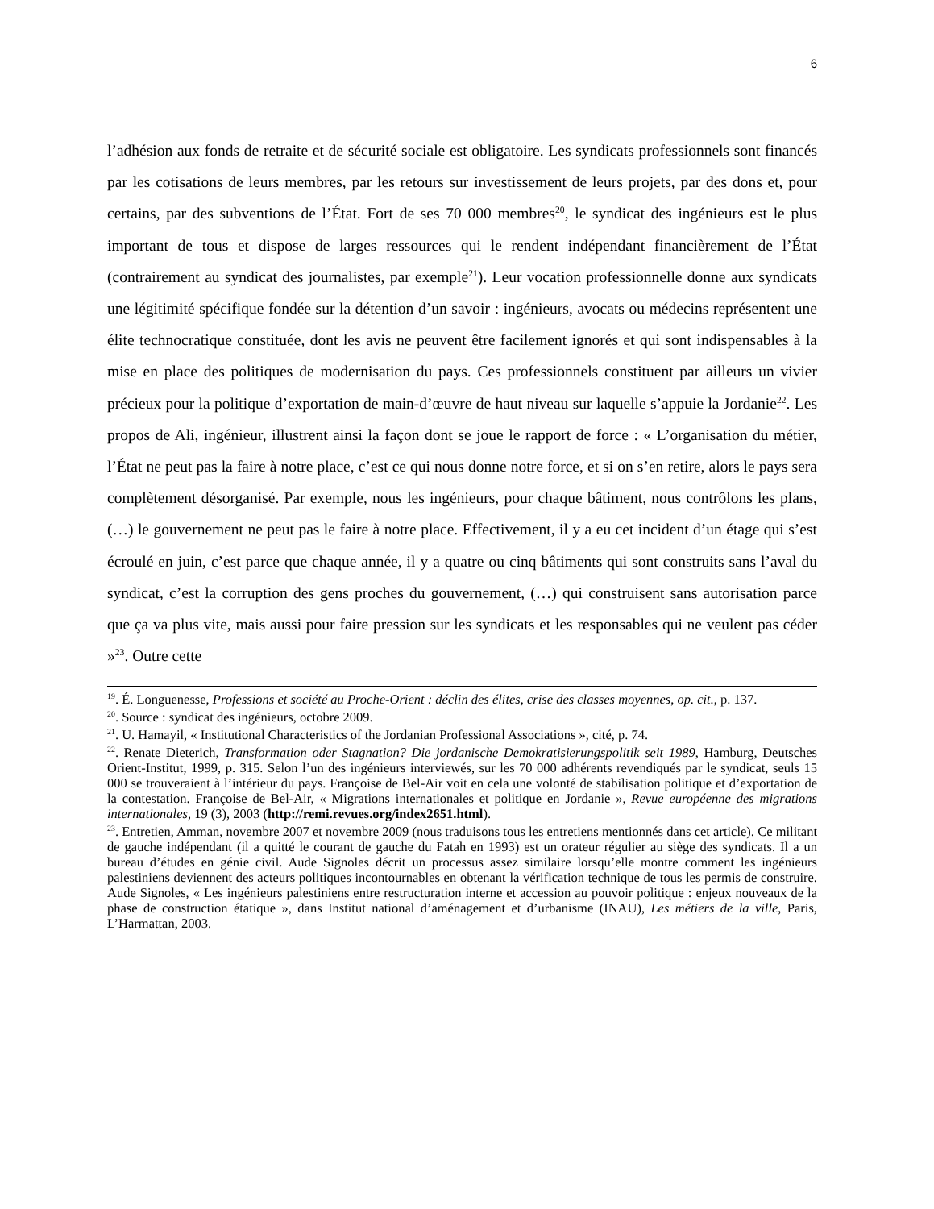6
l’adhésion aux fonds de retraite et de sécurité sociale est obligatoire. Les syndicats professionnels sont financés par les cotisations de leurs membres, par les retours sur investissement de leurs projets, par des dons et, pour certains, par des subventions de l’État. Fort de ses 70 000 membres<sup>20</sup>, le syndicat des ingénieurs est le plus important de tous et dispose de larges ressources qui le rendent indépendant financièrement de l’État (contrairement au syndicat des journalistes, par exemple<sup>21</sup>). Leur vocation professionnelle donne aux syndicats une légitimité spécifique fondée sur la détention d’un savoir : ingénieurs, avocats ou médecins représentent une élite technocratique constituée, dont les avis ne peuvent être facilement ignorés et qui sont indispensables à la mise en place des politiques de modernisation du pays. Ces professionnels constituent par ailleurs un vivier précieux pour la politique d’exportation de main-d’œuvre de haut niveau sur laquelle s’appuie la Jordanie<sup>22</sup>. Les propos de Ali, ingénieur, illustrent ainsi la façon dont se joue le rapport de force : « L’organisation du métier, l’État ne peut pas la faire à notre place, c’est ce qui nous donne notre force, et si on s’en retire, alors le pays sera complètement désorganisé. Par exemple, nous les ingénieurs, pour chaque bâtiment, nous contrôlons les plans, (…) le gouvernement ne peut pas le faire à notre place. Effectivement, il y a eu cet incident d’un étage qui s’est écroulé en juin, c’est parce que chaque année, il y a quatre ou cinq bâtiments qui sont construits sans l’aval du syndicat, c’est la corruption des gens proches du gouvernement, (…) qui construisent sans autorisation parce que ça va plus vite, mais aussi pour faire pression sur les syndicats et les responsables qui ne veulent pas céder »<sup>23</sup>. Outre cette
<sup>19</sup>. É. Longuenesse, Professions et société au Proche-Orient : déclin des élites, crise des classes moyennes, op. cit., p. 137.
<sup>20</sup>. Source : syndicat des ingénieurs, octobre 2009.
<sup>21</sup>. U. Hamayil, « Institutional Characteristics of the Jordanian Professional Associations », cité, p. 74.
<sup>22</sup>. Renate Dieterich, Transformation oder Stagnation? Die jordanische Demokratisierungspolitik seit 1989, Hamburg, Deutsches Orient-Institut, 1999, p. 315. Selon l’un des ingénieurs interviewés, sur les 70 000 adhérents revendiqués par le syndicat, seuls 15 000 se trouveraient à l’intérieur du pays. Françoise de Bel-Air voit en cela une volonté de stabilisation politique et d’exportation de la contestation. Françoise de Bel-Air, « Migrations internationales et politique en Jordanie », Revue européenne des migrations internationales, 19 (3), 2003 (http://remi.revues.org/index2651.html).
<sup>23</sup>. Entretien, Amman, novembre 2007 et novembre 2009 (nous traduisons tous les entretiens mentionnés dans cet article). Ce militant de gauche indépendant (il a quitté le courant de gauche du Fatah en 1993) est un orateur régulier au siège des syndicats. Il a un bureau d’études en génie civil. Aude Signoles décrit un processus assez similaire lorsqu’elle montre comment les ingénieurs palestiniens deviennent des acteurs politiques incontournables en obtenant la vérification technique de tous les permis de construire. Aude Signoles, « Les ingénieurs palestiniens entre restructuration interne et accession au pouvoir politique : enjeux nouveaux de la phase de construction étatique », dans Institut national d’aménagement et d’urbanisme (INAU), Les métiers de la ville, Paris, L’Harmattan, 2003.